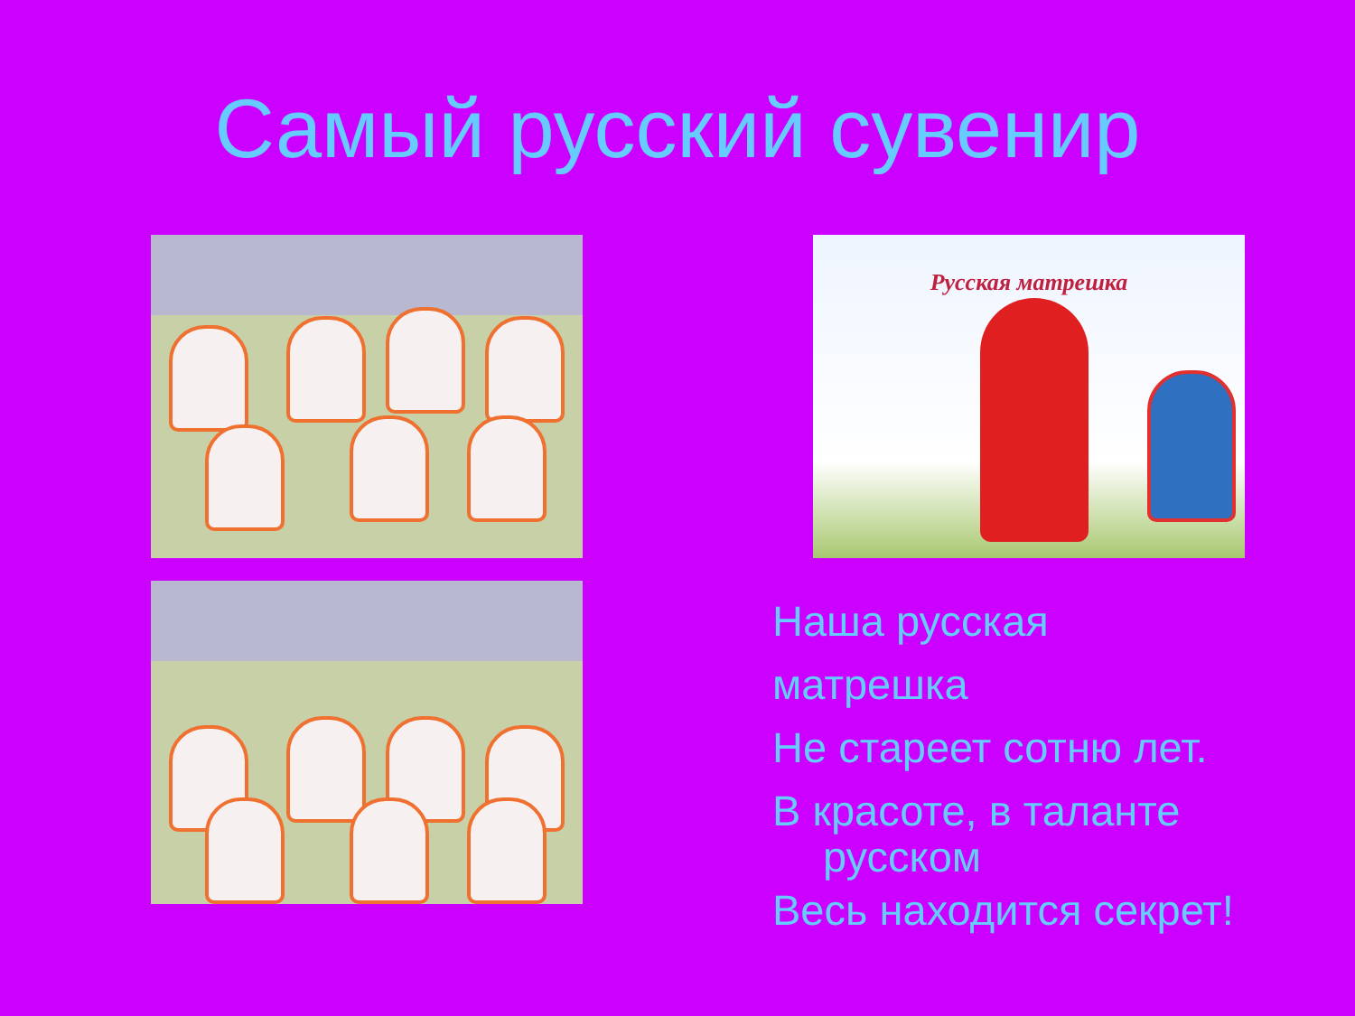Самый русский сувенир
Русская матрешка
Наша русская матрешка
Не стареет сотню лет.
В красоте, в таланте
русском
Весь находится секрет!